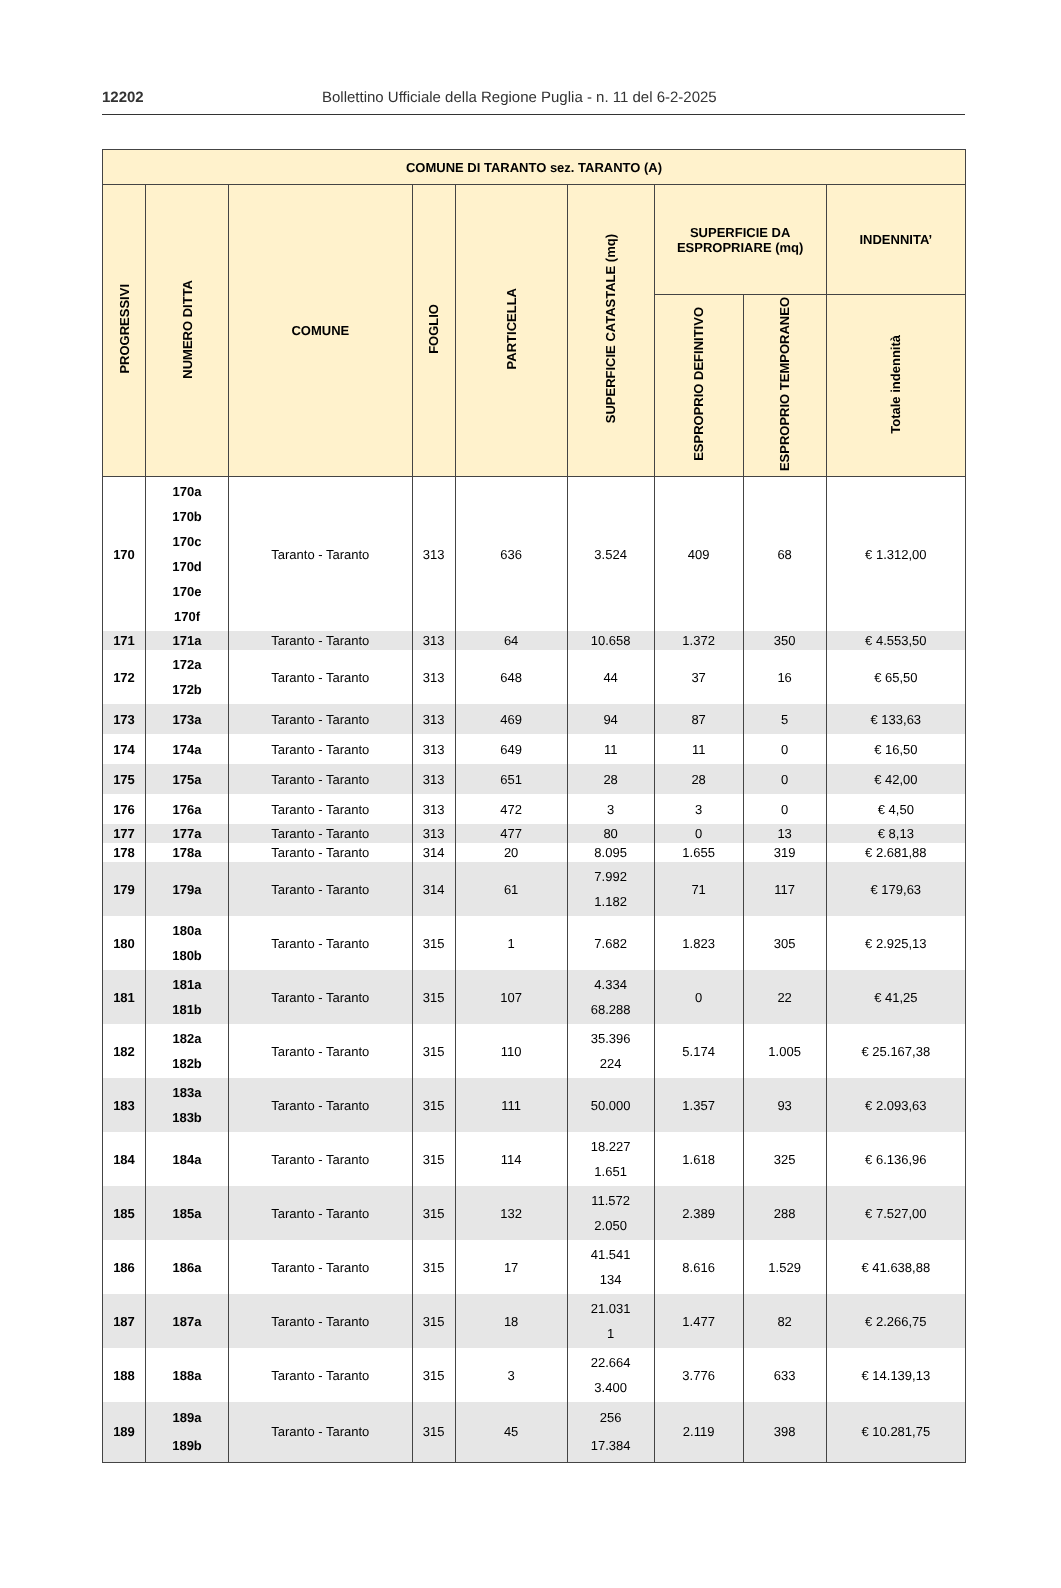12202 Bollettino Ufficiale della Regione Puglia - n. 11 del 6-2-2025
| COMUNE DI TARANTO sez. TARANTO (A) | | | | | | | | |
| --- | --- | --- | --- | --- | --- | --- | --- | --- |
| PROGRESSIVI | NUMERO DITTA | COMUNE | FOGLIO | PARTICELLA | SUPERFICIE CATASTALE (mq) | SUPERFICIE DA ESPROPRIARE (mq) | | INDENNITA’ |
| | | | | | | ESPROPRIO DEFINITIVO | ESPROPRIO TEMPORANEO | Totale indennità |
| 170 | 170a 170b 170c 170d 170e 170f | Taranto - Taranto | 313 | 636 | 3.524 | 409 | 68 | € 1.312,00 |
| 171 | 171a | Taranto - Taranto | 313 | 64 | 10.658 | 1.372 | 350 | € 4.553,50 |
| 172 | 172a 172b | Taranto - Taranto | 313 | 648 | 44 | 37 | 16 | € 65,50 |
| 173 | 173a | Taranto - Taranto | 313 | 469 | 94 | 87 | 5 | € 133,63 |
| 174 | 174a | Taranto - Taranto | 313 | 649 | 11 | 11 | 0 | € 16,50 |
| 175 | 175a | Taranto - Taranto | 313 | 651 | 28 | 28 | 0 | € 42,00 |
| 176 | 176a | Taranto - Taranto | 313 | 472 | 3 | 3 | 0 | € 4,50 |
| 177 | 177a | Taranto - Taranto | 313 | 477 | 80 | 0 | 13 | € 8,13 |
| 178 | 178a | Taranto - Taranto | 314 | 20 | 8.095 | 1.655 | 319 | € 2.681,88 |
| 179 | 179a | Taranto - Taranto | 314 | 61 | 7.992 1.182 | 71 | 117 | € 179,63 |
| 180 | 180a 180b | Taranto - Taranto | 315 | 1 | 7.682 | 1.823 | 305 | € 2.925,13 |
| 181 | 181a 181b | Taranto - Taranto | 315 | 107 | 4.334 68.288 | 0 | 22 | € 41,25 |
| 182 | 182a 182b | Taranto - Taranto | 315 | 110 | 35.396 224 | 5.174 | 1.005 | € 25.167,38 |
| 183 | 183a 183b | Taranto - Taranto | 315 | 111 | 50.000 | 1.357 | 93 | € 2.093,63 |
| 184 | 184a | Taranto - Taranto | 315 | 114 | 18.227 1.651 | 1.618 | 325 | € 6.136,96 |
| 185 | 185a | Taranto - Taranto | 315 | 132 | 11.572 2.050 | 2.389 | 288 | € 7.527,00 |
| 186 | 186a | Taranto - Taranto | 315 | 17 | 41.541 134 | 8.616 | 1.529 | € 41.638,88 |
| 187 | 187a | Taranto - Taranto | 315 | 18 | 21.031 1 | 1.477 | 82 | € 2.266,75 |
| 188 | 188a | Taranto - Taranto | 315 | 3 | 22.664 3.400 | 3.776 | 633 | € 14.139,13 |
| 189 | 189a 189b | Taranto - Taranto | 315 | 45 | 256 17.384 | 2.119 | 398 | € 10.281,75 |